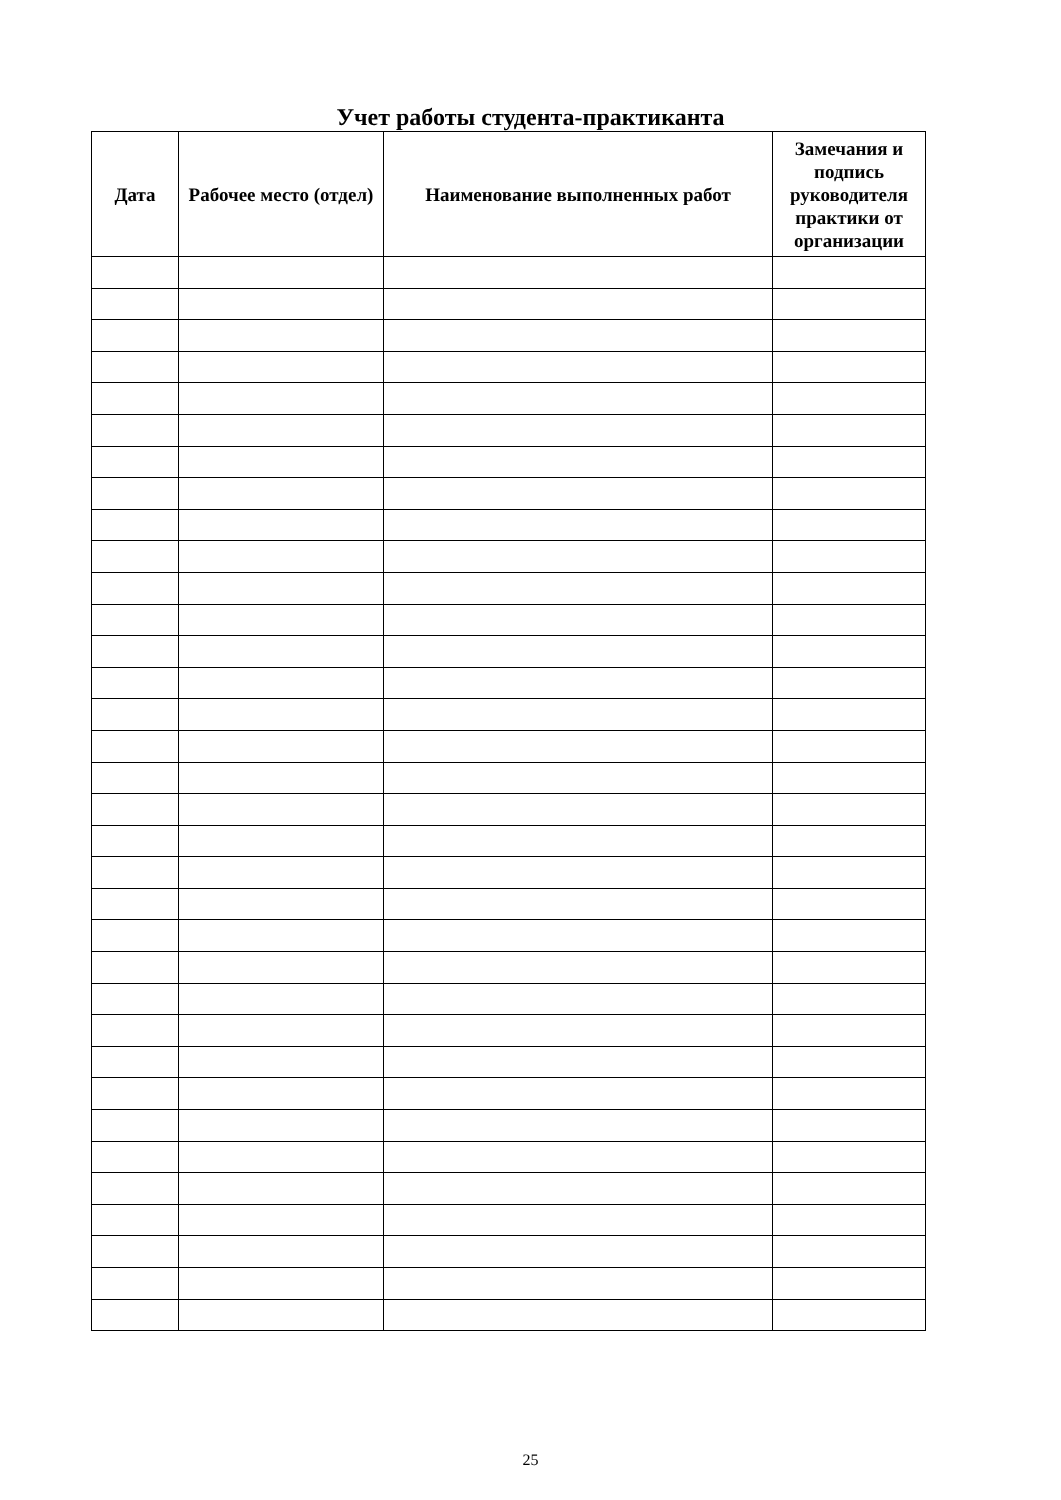Учет работы студента-практиканта
| Дата | Рабочее место (отдел) | Наименование выполненных работ | Замечания и подпись руководителя практики от организации |
| --- | --- | --- | --- |
25